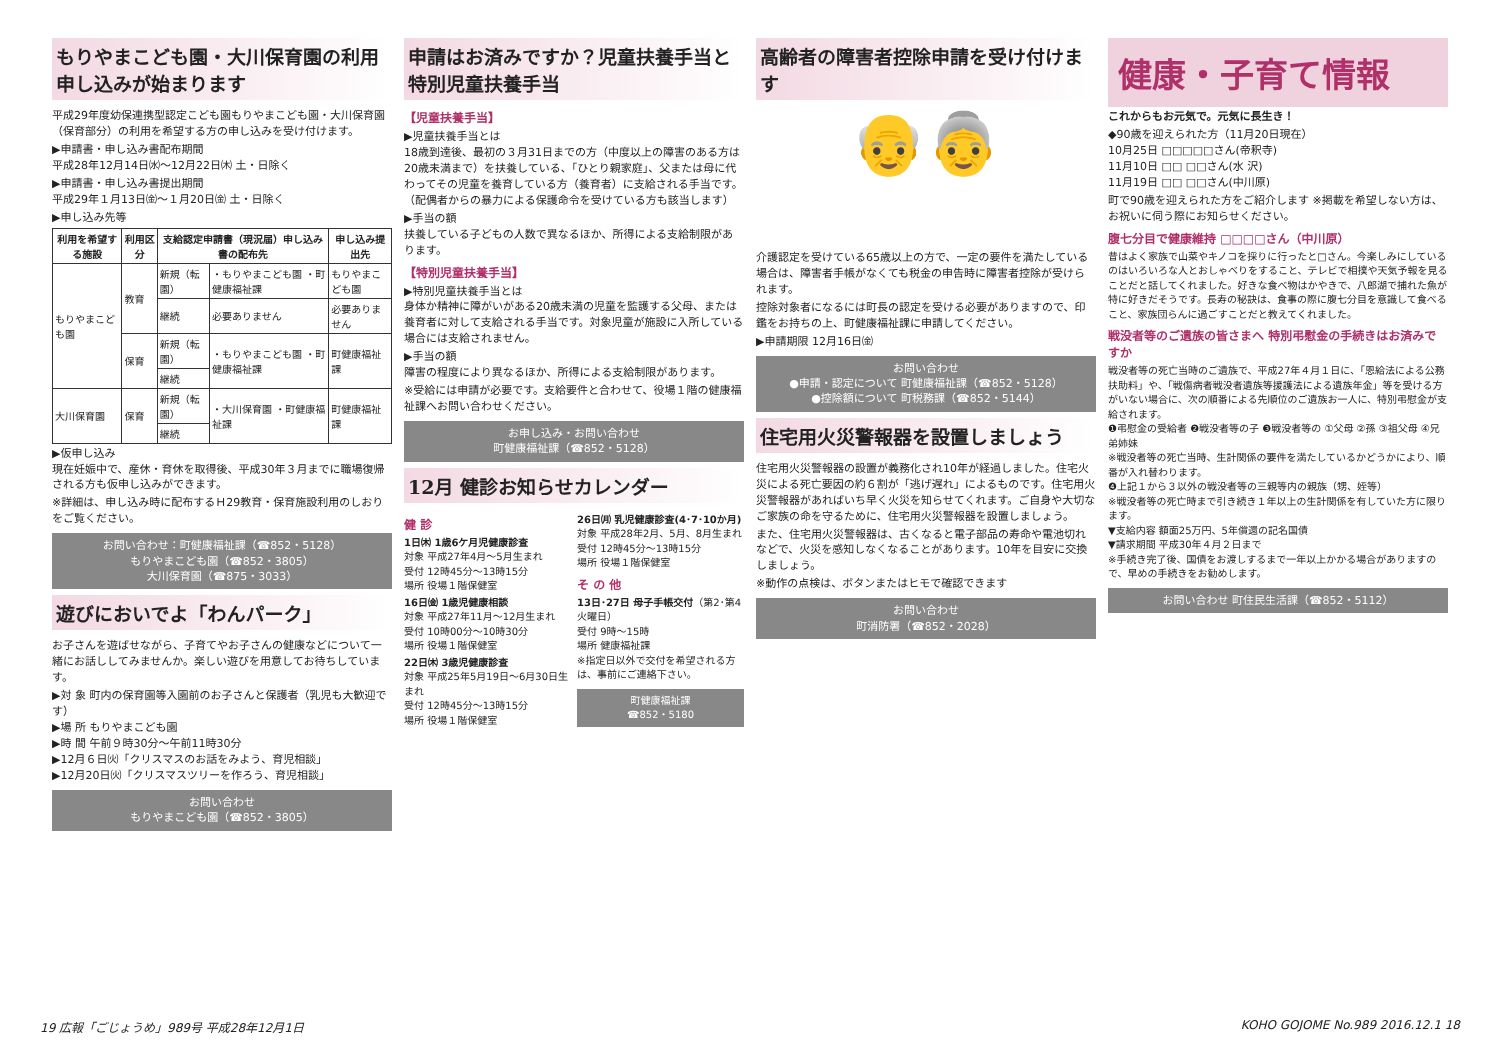もりやまこども園・大川保育園の利用申し込みが始まります
平成29年度幼保連携型認定こども園もりやまこども園・大川保育園（保育部分）の利用を希望する方の申し込みを受け付けます。
▶申請書・申し込み書配布期間
平成28年12月14日㈬～12月22日㈭ 土・日除く
▶申請書・申し込み書提出期間
平成29年１月13日㈮～１月20日㈮ 土・日除く
▶申し込み先等
| 利用を希望する施設 | 利用区分 | 支給認定申請書（現況届）申し込み書の配布先 | | 申し込み提出先 |
| --- | --- | --- | --- | --- |
| もりやまこども園 | 教育 | 新規（転園） | ・もりやまこども園 ・町健康福祉課 | もりやまこども園 |
| | | 継続 | 必要ありません | 必要ありません |
| | 保育 | 新規（転園） | ・もりやまこども園 ・町健康福祉課 | 町健康福祉課 |
| | | 継続 | | |
| 大川保育園 | 保育 | 新規（転園） | ・大川保育園 ・町健康福祉課 | 町健康福祉課 |
| | | 継続 | | |
▶仮申し込み
現在妊娠中で、産休・育休を取得後、平成30年３月までに職場復帰される方も仮申し込みができます。
※詳細は、申し込み時に配布するＨ29教育・保育施設利用のしおりをご覧ください。
お問い合わせ：町健康福祉課（☎852・5128）
もりやまこども園（☎852・3805）
大川保育園（☎875・3033）
遊びにおいでよ「わんパーク」
お子さんを遊ばせながら、子育てやお子さんの健康などについて一緒にお話ししてみませんか。楽しい遊びを用意してお待ちしています。
▶対 象 町内の保育園等入園前のお子さんと保護者（乳児も大歓迎です）
▶場 所 もりやまこども園
▶時 間 午前９時30分～午前11時30分
▶12月６日㈫「クリスマスのお話をみよう、育児相談」
▶12月20日㈫「クリスマスツリーを作ろう、育児相談」
お問い合わせ
もりやまこども園（☎852・3805）
申請はお済みですか？児童扶養手当と特別児童扶養手当
【児童扶養手当】
▶児童扶養手当とは
18歳到達後、最初の３月31日までの方（中度以上の障害のある方は20歳未満まで）を扶養している、「ひとり親家庭」、父または母に代わってその児童を養育している方（養育者）に支給される手当です。（配偶者からの暴力による保護命令を受けている方も該当します）
▶手当の額
扶養している子どもの人数で異なるほか、所得による支給制限があります。
【特別児童扶養手当】
▶特別児童扶養手当とは
身体か精神に障がいがある20歳未満の児童を監護する父母、または養育者に対して支給される手当です。対象児童が施設に入所している場合には支給されません。
▶手当の額
障害の程度により異なるほか、所得による支給制限があります。
※受給には申請が必要です。支給要件と合わせて、役場１階の健康福祉課へお問い合わせください。
お申し込み・お問い合わせ
町健康福祉課（☎852・5128）
12月 健診お知らせカレンダー
健 診
1日㈭ 1歳6ケ月児健康診査
対象 平成27年4月～5月生まれ
受付 12時45分～13時15分
場所 役場１階保健室
16日㈮ 1歳児健康相談
対象 平成27年11月～12月生まれ
受付 10時00分～10時30分
場所 役場１階保健室
22日㈭ 3歳児健康診査
対象 平成25年5月19日～6月30日生まれ
受付 12時45分～13時15分
場所 役場１階保健室
26日㈪ 乳児健康診査(4･7･10か月)
対象 平成28年2月、5月、8月生まれ
受付 12時45分～13時15分
場所 役場１階保健室
そ の 他
13日･27日 母子手帳交付（第2･第4火曜日）
受付 9時～15時
場所 健康福祉課
※指定日以外で交付を希望される方は、事前にご連絡下さい。
町健康福祉課
☎852・5180
高齢者の障害者控除申請を受け付けます
👴👵
介護認定を受けている65歳以上の方で、一定の要件を満たしている場合は、障害者手帳がなくても税金の申告時に障害者控除が受けられます。
控除対象者になるには町長の認定を受ける必要がありますので、印鑑をお持ちの上、町健康福祉課に申請してください。
▶申請期限 12月16日㈮
お問い合わせ
●申請・認定について 町健康福祉課（☎852・5128）
●控除額について 町税務課（☎852・5144）
住宅用火災警報器を設置しましょう
住宅用火災警報器の設置が義務化され10年が経過しました。住宅火災による死亡要因の約６割が「逃げ遅れ」によるものです。住宅用火災警報器があればいち早く火災を知らせてくれます。ご自身や大切なご家族の命を守るために、住宅用火災警報器を設置しましょう。
また、住宅用火災警報器は、古くなると電子部品の寿命や電池切れなどで、火災を感知しなくなることがあります。10年を目安に交換しましょう。
※動作の点検は、ボタンまたはヒモで確認できます
お問い合わせ
町消防署（☎852・2028）
健康・子育て情報
これからもお元気で。元気に長生き！
◆90歳を迎えられた方（11月20日現在）
10月25日 □□□□□さん(帝釈寺)
11月10日 □□ □□さん(水 沢)
11月19日 □□ □□さん(中川原)
町で90歳を迎えられた方をご紹介します ※掲載を希望しない方は、お祝いに伺う際にお知らせください。
腹七分目で健康維持 □□□□さん（中川原）
昔はよく家族で山菜やキノコを採りに行ったと□さん。今楽しみにしているのはいろいろな人とおしゃべりをすること、テレビで相撲や天気予報を見ることだと話してくれました。好きな食べ物はかやきで、八郎湖で捕れた魚が特に好きだそうです。長寿の秘訣は、食事の際に腹七分目を意識して食べること、家族団らんに過ごすことだと教えてくれました。
戦没者等のご遺族の皆さまへ 特別弔慰金の手続きはお済みですか
戦没者等の死亡当時のご遺族で、平成27年４月１日に、「恩給法による公務扶助料」や、「戦傷病者戦没者遺族等援護法による遺族年金」等を受ける方がいない場合に、次の順番による先順位のご遺族お一人に、特別弔慰金が支給されます。
❶弔慰金の受給者 ❷戦没者等の子 ❸戦没者等の ①父母 ②孫 ③祖父母 ④兄弟姉妹
※戦没者等の死亡当時、生計関係の要件を満たしているかどうかにより、順番が入れ替わります。
❹上記１から３以外の戦没者等の三親等内の親族（甥、姪等）
※戦没者等の死亡時まで引き続き１年以上の生計関係を有していた方に限ります。
▼支給内容 額面25万円、5年償還の記名国債
▼請求期間 平成30年４月２日まで
※手続き完了後、国債をお渡しするまで一年以上かかる場合がありますので、早めの手続きをお勧めします。
お問い合わせ 町住民生活課（☎852・5112）
19 広報「ごじょうめ」989号 平成28年12月1日 KOHO GOJOME No.989 2016.12.1 18